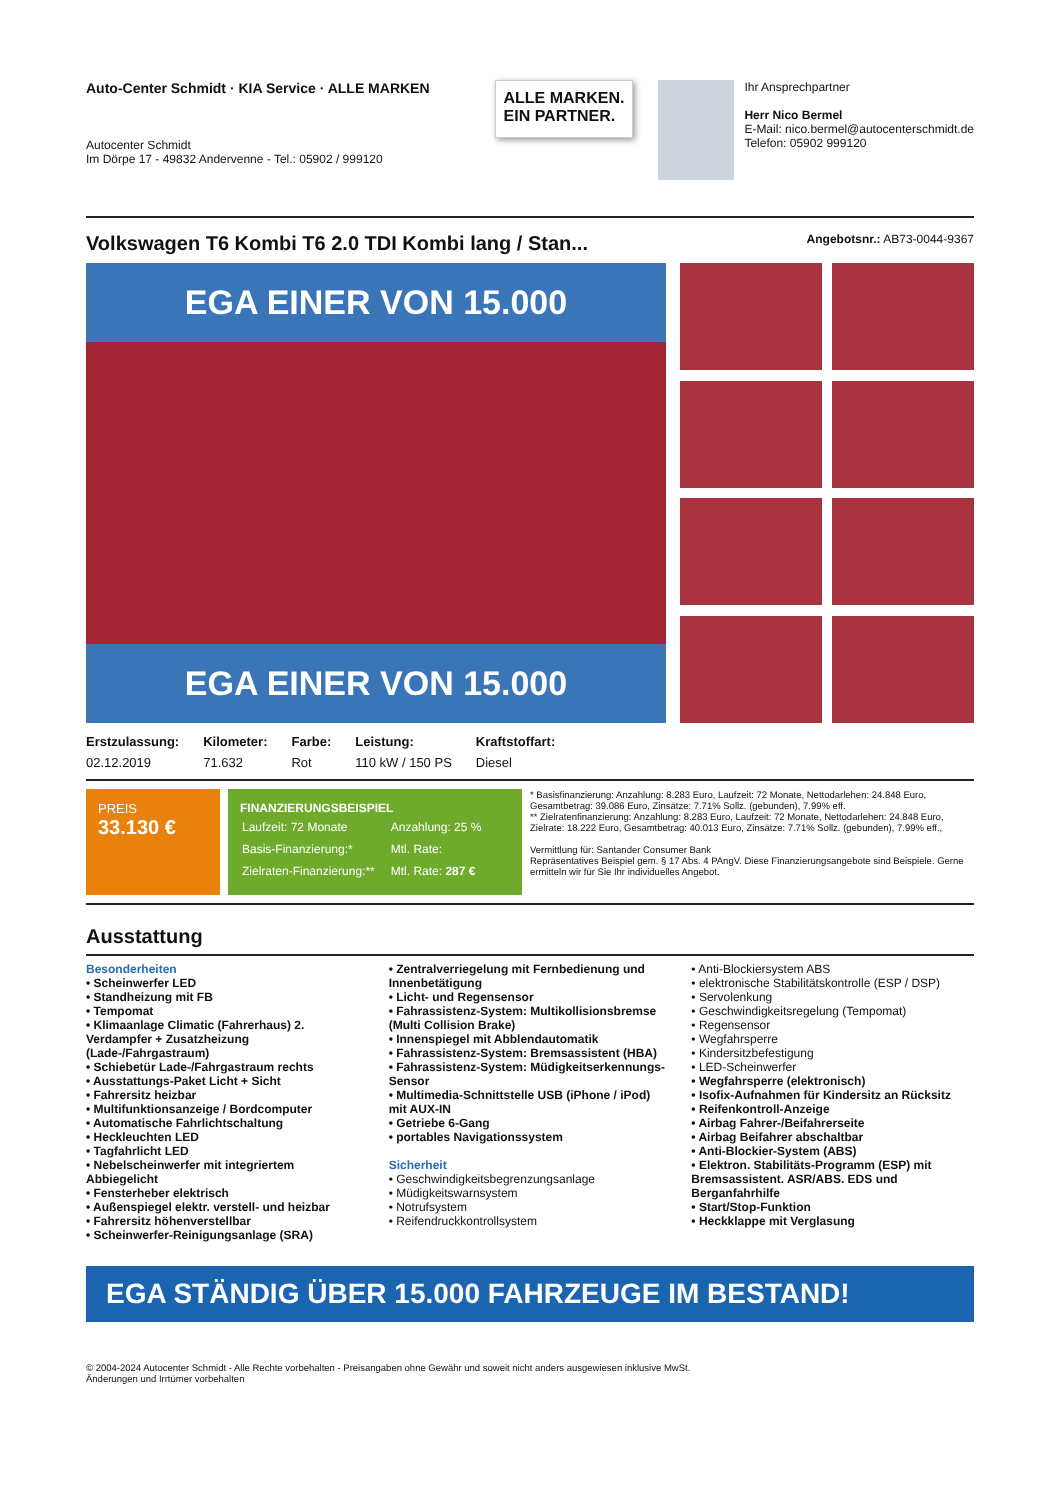Auto-Center Schmidt · KIA Service · ALLE MARKEN
Autocenter Schmidt
Im Dörpe 17 - 49832 Andervenne - Tel.: 05902 / 999120
ALLE MARKEN.
EIN PARTNER.
Ihr Ansprechpartner
Herr Nico Bermel
E-Mail: nico.bermel@autocenterschmidt.de
Telefon: 05902 999120
Volkswagen T6 Kombi T6 2.0 TDI Kombi lang / Stan... Angebotsnr.: AB73-0044-9367
EGA EINER VON 15.000
EGA EINER VON 15.000
| Erstzulassung: | Kilometer: | Farbe: | Leistung: | Kraftstoffart: |
| --- | --- | --- | --- | --- |
| 02.12.2019 | 71.632 | Rot | 110 kW / 150 PS | Diesel |
PREIS
33.130 €
FINANZIERUNGSBEISPIEL
| Laufzeit: 72 Monate | Anzahlung: 25 % |
| Basis-Finanzierung:* | Mtl. Rate: |
| Zielraten-Finanzierung:** | Mtl. Rate: 287 € |
* Basisfinanzierung: Anzahlung: 8.283 Euro, Laufzeit: 72 Monate, Nettodarlehen: 24.848 Euro, Gesamtbetrag: 39.086 Euro, Zinsätze: 7.71% Sollz. (gebunden), 7.99% eff.
** Zielratenfinanzierung: Anzahlung: 8.283 Euro, Laufzeit: 72 Monate, Nettodarlehen: 24.848 Euro, Zielrate: 18.222 Euro, Gesamtbetrag: 40.013 Euro, Zinsätze: 7.71% Sollz. (gebunden), 7.99% eff.,
Vermittlung für: Santander Consumer Bank
Repräsentatives Beispiel gem. § 17 Abs. 4 PAngV. Diese Finanzierungsangebote sind Beispiele. Gerne ermitteln wir für Sie Ihr individuelles Angebot.
Ausstattung
Besonderheiten
• Scheinwerfer LED
• Standheizung mit FB
• Tempomat
• Klimaanlage Climatic (Fahrerhaus) 2. Verdampfer + Zusatzheizung (Lade-/Fahrgastraum)
• Schiebetür Lade-/Fahrgastraum rechts
• Ausstattungs-Paket Licht + Sicht
• Fahrersitz heizbar
• Multifunktionsanzeige / Bordcomputer
• Automatische Fahrlichtschaltung
• Heckleuchten LED
• Tagfahrlicht LED
• Nebelscheinwerfer mit integriertem Abbiegelicht
• Fensterheber elektrisch
• Außenspiegel elektr. verstell- und heizbar
• Fahrersitz höhenverstellbar
• Scheinwerfer-Reinigungsanlage (SRA)
• Zentralverriegelung mit Fernbedienung und Innenbetätigung
• Licht- und Regensensor
• Fahrassistenz-System: Multikollisionsbremse (Multi Collision Brake)
• Innenspiegel mit Abblendautomatik
• Fahrassistenz-System: Bremsassistent (HBA)
• Fahrassistenz-System: Müdigkeitserkennungs-Sensor
• Multimedia-Schnittstelle USB (iPhone / iPod) mit AUX-IN
• Getriebe 6-Gang
• portables Navigationssystem
Sicherheit
• Geschwindigkeitsbegrenzungsanlage
• Müdigkeitswarnsystem
• Notrufsystem
• Reifendruckkontrollsystem
• Anti-Blockiersystem ABS
• elektronische Stabilitätskontrolle (ESP / DSP)
• Servolenkung
• Geschwindigkeitsregelung (Tempomat)
• Regensensor
• Wegfahrsperre
• Kindersitzbefestigung
• LED-Scheinwerfer
• Wegfahrsperre (elektronisch)
• Isofix-Aufnahmen für Kindersitz an Rücksitz
• Reifenkontroll-Anzeige
• Airbag Fahrer-/Beifahrerseite
• Airbag Beifahrer abschaltbar
• Anti-Blockier-System (ABS)
• Elektron. Stabilitäts-Programm (ESP) mit Bremsassistent. ASR/ABS. EDS und Berganfahrhilfe
• Start/Stop-Funktion
• Heckklappe mit Verglasung
EGA STÄNDIG ÜBER 15.000 FAHRZEUGE IM BESTAND!
© 2004-2024 Autocenter Schmidt - Alle Rechte vorbehalten - Preisangaben ohne Gewähr und soweit nicht anders ausgewiesen inklusive MwSt.
Änderungen und Irrtümer vorbehalten